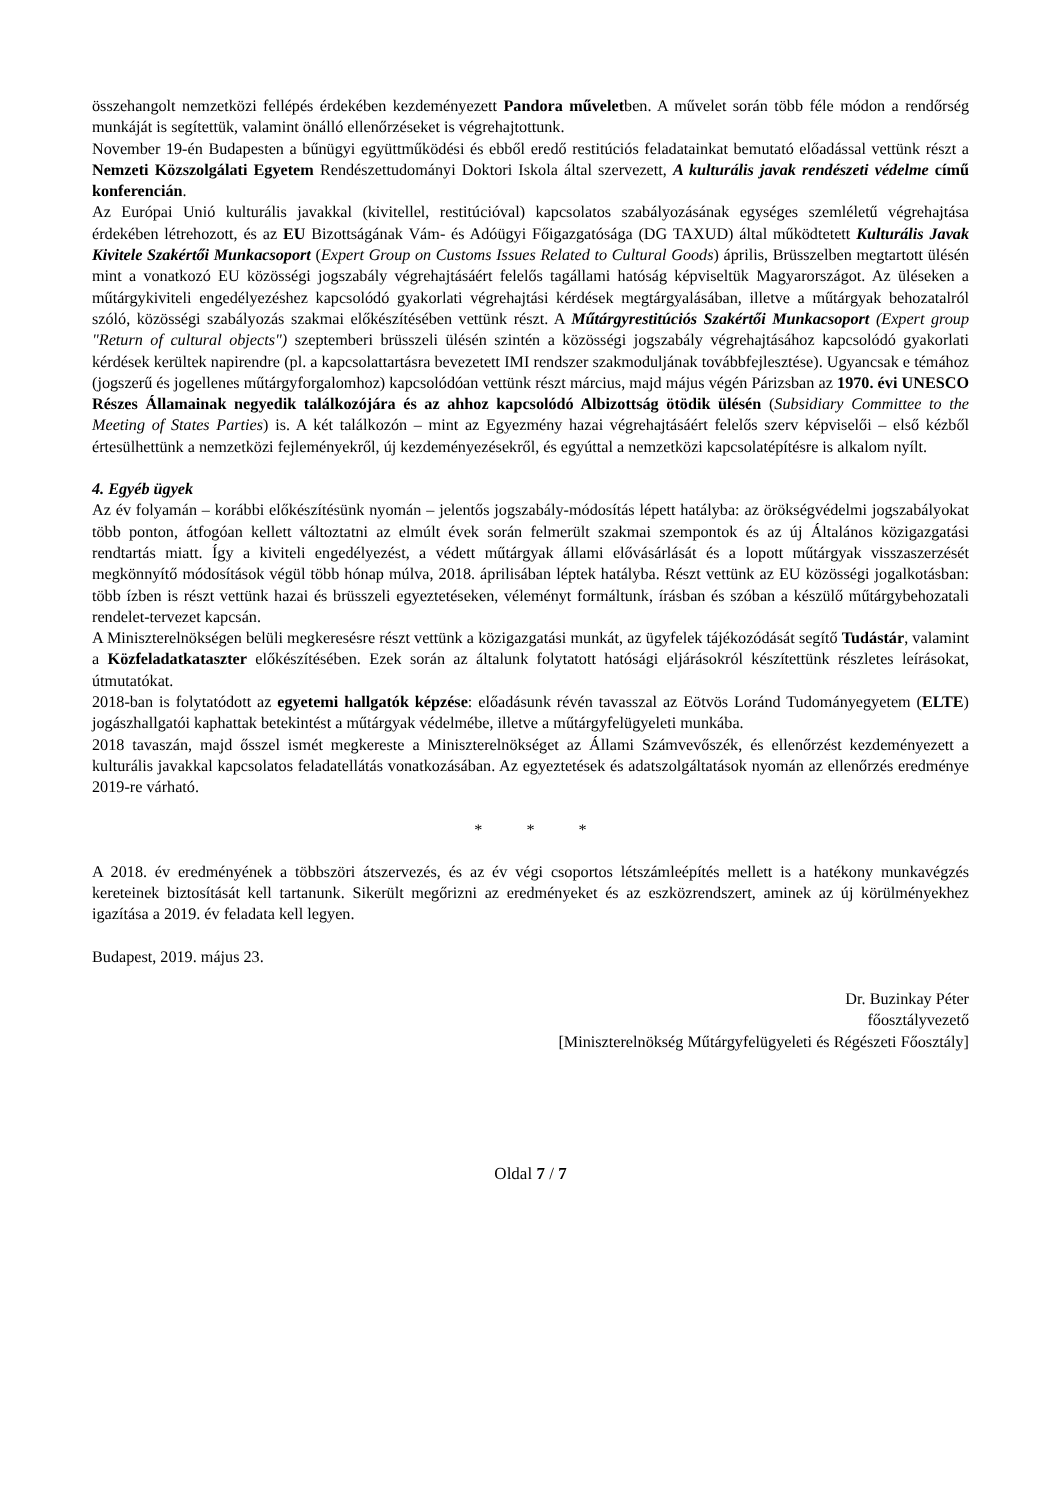összehangolt nemzetközi fellépés érdekében kezdeményezett Pandora műveletben. A művelet során több féle módon a rendőrség munkáját is segítettük, valamint önálló ellenőrzéseket is végrehajtottunk.
November 19-én Budapesten a bűnügyi együttműködési és ebből eredő restitúciós feladatainkat bemutató előadással vettünk részt a Nemzeti Közszolgálati Egyetem Rendészettudományi Doktori Iskola által szervezett, A kulturális javak rendészeti védelme című konferencián.
Az Európai Unió kulturális javakkal (kivitellel, restitúcióval) kapcsolatos szabályozásának egységes szemléletű végrehajtása érdekében létrehozott, és az EU Bizottságának Vám- és Adóügyi Főigazgatósága (DG TAXUD) által működtetett Kulturális Javak Kivitele Szakértői Munkacsoport (Expert Group on Customs Issues Related to Cultural Goods) április, Brüsszelben megtartott ülésén mint a vonatkozó EU közösségi jogszabály végrehajtásáért felelős tagállami hatóság képviseltük Magyarországot. Az üléseken a műtárgykiviteli engedélyezéshez kapcsolódó gyakorlati végrehajtási kérdések megtárgyalásában, illetve a műtárgyak behozatalról szóló, közösségi szabályozás szakmai előkészítésében vettünk részt. A Műtárgyrestitúciós Szakértői Munkacsoport (Expert group "Return of cultural objects") szeptemberi brüsszeli ülésén szintén a közösségi jogszabály végrehajtásához kapcsolódó gyakorlati kérdések kerültek napirendre (pl. a kapcsolattartásra bevezetett IMI rendszer szakmoduljának továbbfejlesztése). Ugyancsak e témához (jogszerű és jogellenes műtárgyforgalomhoz) kapcsolódóan vettünk részt március, majd május végén Párizsban az 1970. évi UNESCO Részes Államainak negyedik találkozójára és az ahhoz kapcsolódó Albizottság ötödik ülésén (Subsidiary Committee to the Meeting of States Parties) is. A két találkozón – mint az Egyezmény hazai végrehajtásáért felelős szerv képviselői – első kézből értesülhettünk a nemzetközi fejleményekről, új kezdeményezésekről, és egyúttal a nemzetközi kapcsolatépítésre is alkalom nyílt.
4. Egyéb ügyek
Az év folyamán – korábbi előkészítésünk nyomán – jelentős jogszabály-módosítás lépett hatályba: az örökségvédelmi jogszabályokat több ponton, átfogóan kellett változtatni az elmúlt évek során felmerült szakmai szempontok és az új Általános közigazgatási rendtartás miatt. Így a kiviteli engedélyezést, a védett műtárgyak állami elővásárlását és a lopott műtárgyak visszaszerzését megkönnyítő módosítások végül több hónap múlva, 2018. áprilisában léptek hatályba. Részt vettünk az EU közösségi jogalkotásban: több ízben is részt vettünk hazai és brüsszeli egyeztetéseken, véleményt formáltunk, írásban és szóban a készülő műtárgybehozatali rendelet-tervezet kapcsán.
A Miniszterelnökségen belüli megkeresésre részt vettünk a közigazgatási munkát, az ügyfelek tájékozódását segítő Tudástár, valamint a Közfeladatkataszter előkészítésében. Ezek során az általunk folytatott hatósági eljárásokról készítettünk részletes leírásokat, útmutatókat.
2018-ban is folytatódott az egyetemi hallgatók képzése: előadásunk révén tavasszal az Eötvös Loránd Tudományegyetem (ELTE) jogászhallgatói kaphattak betekintést a műtárgyak védelmébe, illetve a műtárgyfelügyeleti munkába.
2018 tavaszán, majd ősszel ismét megkereste a Miniszterelnökséget az Állami Számvevőszék, és ellenőrzést kezdeményezett a kulturális javakkal kapcsolatos feladatellátás vonatkozásában. Az egyeztetések és adatszolgáltatások nyomán az ellenőrzés eredménye 2019-re várható.
* * *
A 2018. év eredményének a többszöri átszervezés, és az év végi csoportos létszámleépítés mellett is a hatékony munkavégzés kereteinek biztosítását kell tartanunk. Sikerült megőrizni az eredményeket és az eszközrendszert, aminek az új körülményekhez igazítása a 2019. év feladata kell legyen.
Budapest, 2019. május 23.
Dr. Buzinkay Péter
főosztályvezető
[Miniszterelnökség Műtárgyfelügyeleti és Régészeti Főosztály]
Oldal 7 / 7